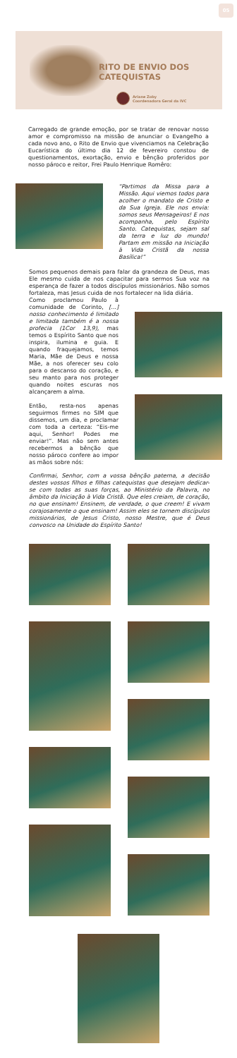05
RITO DE ENVIO DOS CATEQUISTAS
Ariane Zoby
Coordenadora Geral da IVC
Carregado de grande emoção, por se tratar de renovar nosso amor e compromisso na missão de anunciar o Evangelho a cada novo ano, o Rito de Envio que vivenciamos na Celebração Eucarística do último dia 12 de fevereiro constou de questionamentos, exortação, envio e bênção proferidos por nosso pároco e reitor, Frei Paulo Henrique Romêro:
“Partimos da Missa para a Missão. Aqui viemos todos para acolher o mandato de Cristo e da Sua Igreja. Ele nos envia: somos seus Mensageiros! E nos acompanha, pelo Espírito Santo. Catequistas, sejam sal da terra e luz do mundo! Partam em missão na Iniciação à Vida Cristã da nossa Basílica!”
Somos pequenos demais para falar da grandeza de Deus, mas Ele mesmo cuida de nos capacitar para sermos Sua voz na esperança de fazer a todos discípulos missionários. Não somos fortaleza, mas Jesus cuida de nos fortalecer na lida diária.
Como proclamou Paulo à comunidade de Corinto, [...] nosso conhecimento é limitado e limitada também é a nossa profecia (1Cor 13,9), mas temos o Espírito Santo que nos inspira, ilumina e guia. E quando fraquejamos, temos Maria, Mãe de Deus e nossa Mãe, a nos oferecer seu colo para o descanso do coração, e seu manto para nos proteger quando noites escuras nos alcançarem a alma.
Então, resta-nos apenas seguirmos firmes no SIM que dissemos, um dia, e proclamar com toda a certeza: “Eis-me aqui, Senhor! Podes me enviar!”. Mas não sem antes recebermos a bênção que nosso pároco confere ao impor as mãos sobre nós:
Confirmai, Senhor, com a vossa bênção paterna, a decisão destes vossos filhos e filhas catequistas que desejam dedicar-se com todas as suas forças, ao Ministério da Palavra, no âmbito da Iniciação à Vida Cristã. Que eles creiam, de coração, no que ensinam! Ensinem, de verdade, o que creem! E vivam corajosamente o que ensinam! Assim eles se tornem discípulos missionários, de Jesus Cristo, nosso Mestre, que é Deus convosco na Unidade do Espírito Santo!